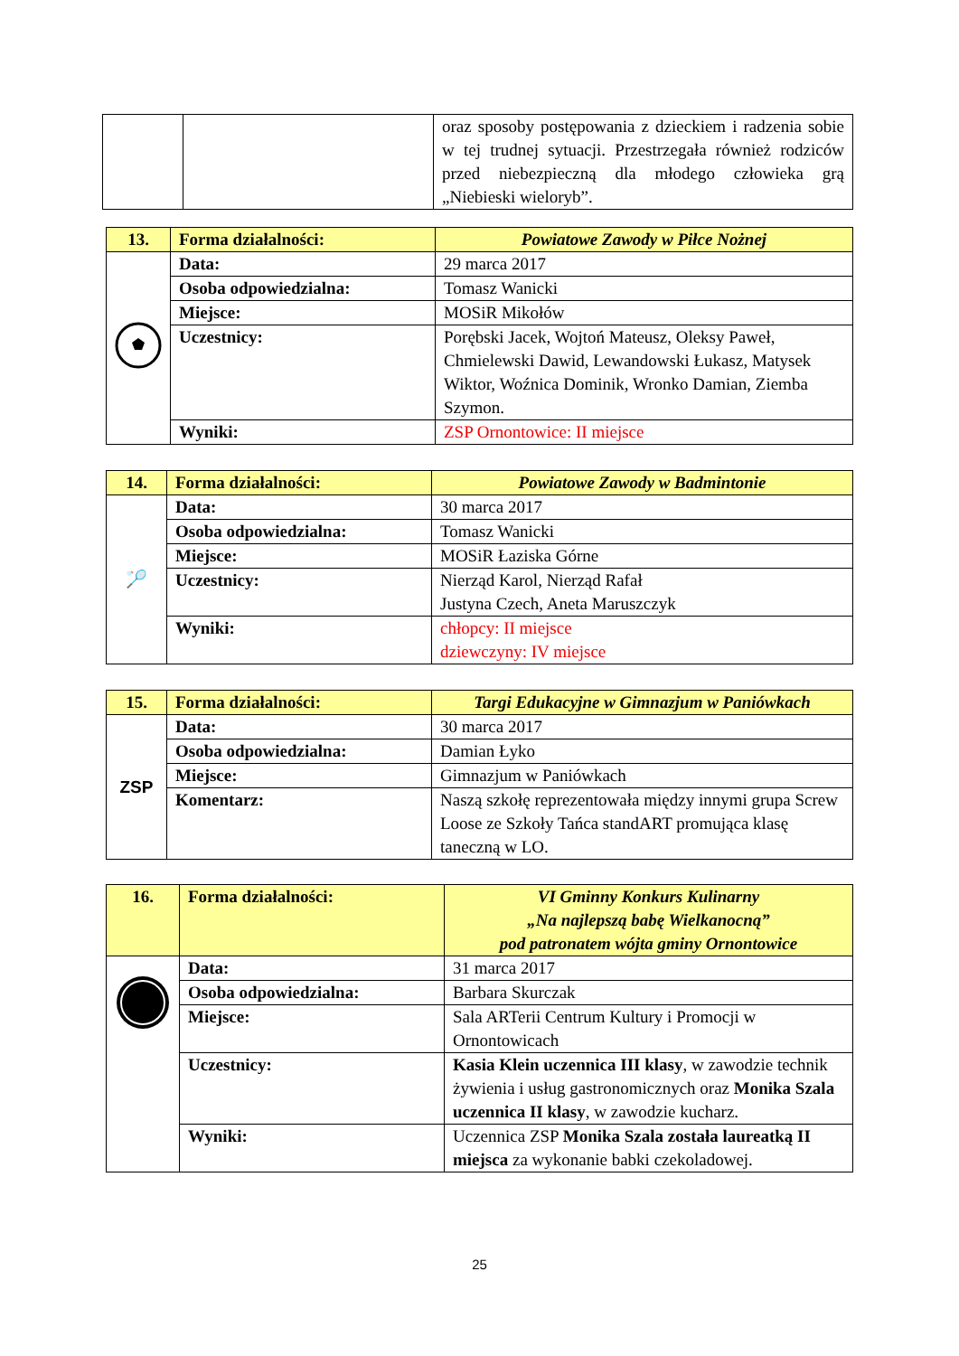| | | oraz sposoby postępowania z dzieckiem i radzenia sobie w tej trudnej sytuacji. Przestrzegała również rodziców przed niebezpieczną dla młodego człowieka grą „Niebieski wieloryb”. |
| 13. | Forma działalności: | Powiatowe Zawody w Piłce Nożnej |
| | Data: | 29 marca 2017 |
| | Osoba odpowiedzialna: | Tomasz Wanicki |
| | Miejsce: | MOSiR Mikołów |
| | Uczestnicy: | Porębski Jacek, Wojtoń Mateusz, Oleksy Paweł, Chmielewski Dawid, Lewandowski Łukasz, Matysek Wiktor, Woźnica Dominik, Wronko Damian, Ziemba Szymon. |
| | Wyniki: | ZSP Ornontowice: II miejsce |
| 14. | Forma działalności: | Powiatowe Zawody w Badmintonie |
| 🏸 | Data: | 30 marca 2017 |
| | Osoba odpowiedzialna: | Tomasz Wanicki |
| | Miejsce: | MOSiR Łaziska Górne |
| | Uczestnicy: | Nierząd Karol, Nierząd Rafał Justyna Czech, Aneta Maruszczyk |
| | Wyniki: | chłopcy: II miejsce dziewczyny: IV miejsce |
| 15. | Forma działalności: | Targi Edukacyjne w Gimnazjum w Paniówkach |
| ZSP | Data: | 30 marca 2017 |
| | Osoba odpowiedzialna: | Damian Łyko |
| | Miejsce: | Gimnazjum w Paniówkach |
| | Komentarz: | Naszą szkołę reprezentowała między innymi grupa Screw Loose ze Szkoły Tańca standART promująca klasę taneczną w LO. |
| 16. | Forma działalności: | VI Gminny Konkurs Kulinarny „Na najlepszą babę Wielkanocną” pod patronatem wójta gminy Ornontowice |
| | Data: | 31 marca 2017 |
| | Osoba odpowiedzialna: | Barbara Skurczak |
| | Miejsce: | Sala ARTerii Centrum Kultury i Promocji w Ornontowicach |
| | Uczestnicy: | Kasia Klein uczennica III klasy , w zawodzie technik żywienia i usług gastronomicznych oraz Monika Szala uczennica II klasy , w zawodzie kucharz. |
| | Wyniki: | Uczennica ZSP Monika Szala została laureatką II miejsca za wykonanie babki czekoladowej. |
25